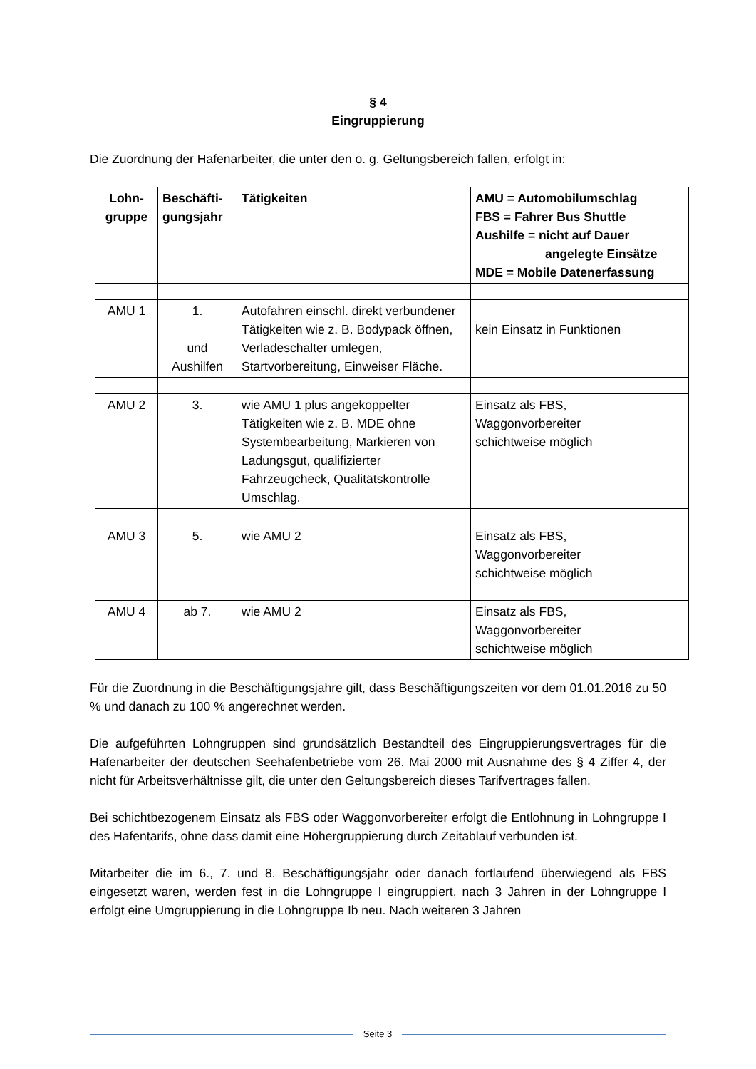§ 4
Eingruppierung
Die Zuordnung der Hafenarbeiter, die unter den o. g. Geltungsbereich fallen, erfolgt in:
| Lohn- gruppe | Beschäfti- gungsjahr | Tätigkeiten | AMU = Automobilumschlag FBS = Fahrer Bus Shuttle Aushilfe = nicht auf Dauer angelegte Einsätze MDE = Mobile Datenerfassung |
| --- | --- | --- | --- |
| AMU 1 | 1. und Aushilfen | Autofahren einschl. direkt verbundener Tätigkeiten wie z. B. Bodypack öffnen, Verladeschalter umlegen, Startvorbereitung, Einweiser Fläche. | kein Einsatz in Funktionen |
| AMU 2 | 3. | wie AMU 1 plus angekoppelter Tätigkeiten wie z. B. MDE ohne Systembearbeitung, Markieren von Ladungsgut, qualifizierter Fahrzeugcheck, Qualitätskontrolle Umschlag. | Einsatz als FBS, Waggonvorbereiter schichtweise möglich |
| AMU 3 | 5. | wie AMU 2 | Einsatz als FBS, Waggonvorbereiter schichtweise möglich |
| AMU 4 | ab 7. | wie AMU 2 | Einsatz als FBS, Waggonvorbereiter schichtweise möglich |
Für die Zuordnung in die Beschäftigungsjahre gilt, dass Beschäftigungszeiten vor dem 01.01.2016 zu 50 % und danach zu 100 % angerechnet werden.
Die aufgeführten Lohngruppen sind grundsätzlich Bestandteil des Eingruppierungsvertrages für die Hafenarbeiter der deutschen Seehafenbetriebe vom 26. Mai 2000 mit Ausnahme des § 4 Ziffer 4, der nicht für Arbeitsverhältnisse gilt, die unter den Geltungsbereich dieses Tarifvertrages fallen.
Bei schichtbezogenem Einsatz als FBS oder Waggonvorbereiter erfolgt die Entlohnung in Lohngruppe I des Hafentarifs, ohne dass damit eine Höhergruppierung durch Zeitablauf verbunden ist.
Mitarbeiter die im 6., 7. und 8. Beschäftigungsjahr oder danach fortlaufend überwiegend als FBS eingesetzt waren, werden fest in die Lohngruppe I eingruppiert, nach 3 Jahren in der Lohngruppe I erfolgt eine Umgruppierung in die Lohngruppe Ib neu. Nach weiteren 3 Jahren
Seite 3